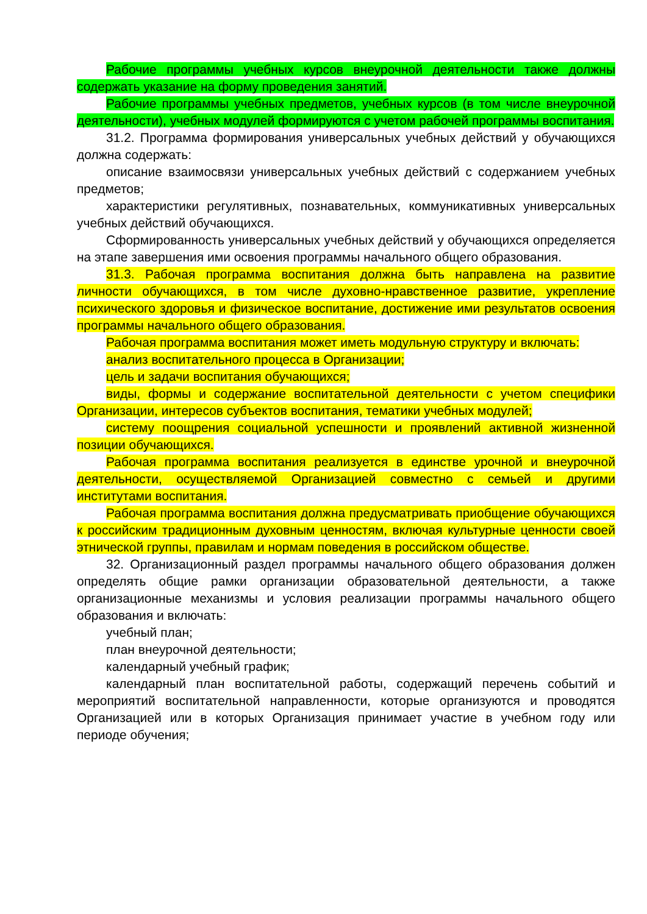Рабочие программы учебных курсов внеурочной деятельности также должны содержать указание на форму проведения занятий.
Рабочие программы учебных предметов, учебных курсов (в том числе внеурочной деятельности), учебных модулей формируются с учетом рабочей программы воспитания.
31.2. Программа формирования универсальных учебных действий у обучающихся должна содержать:
описание взаимосвязи универсальных учебных действий с содержанием учебных предметов;
характеристики регулятивных, познавательных, коммуникативных универсальных учебных действий обучающихся.
Сформированность универсальных учебных действий у обучающихся определяется на этапе завершения ими освоения программы начального общего образования.
31.3. Рабочая программа воспитания должна быть направлена на развитие личности обучающихся, в том числе духовно-нравственное развитие, укрепление психического здоровья и физическое воспитание, достижение ими результатов освоения программы начального общего образования.
Рабочая программа воспитания может иметь модульную структуру и включать:
анализ воспитательного процесса в Организации;
цель и задачи воспитания обучающихся;
виды, формы и содержание воспитательной деятельности с учетом специфики Организации, интересов субъектов воспитания, тематики учебных модулей;
систему поощрения социальной успешности и проявлений активной жизненной позиции обучающихся.
Рабочая программа воспитания реализуется в единстве урочной и внеурочной деятельности, осуществляемой Организацией совместно с семьей и другими институтами воспитания.
Рабочая программа воспитания должна предусматривать приобщение обучающихся к российским традиционным духовным ценностям, включая культурные ценности своей этнической группы, правилам и нормам поведения в российском обществе.
32. Организационный раздел программы начального общего образования должен определять общие рамки организации образовательной деятельности, а также организационные механизмы и условия реализации программы начального общего образования и включать:
учебный план;
план внеурочной деятельности;
календарный учебный график;
календарный план воспитательной работы, содержащий перечень событий и мероприятий воспитательной направленности, которые организуются и проводятся Организацией или в которых Организация принимает участие в учебном году или периоде обучения;